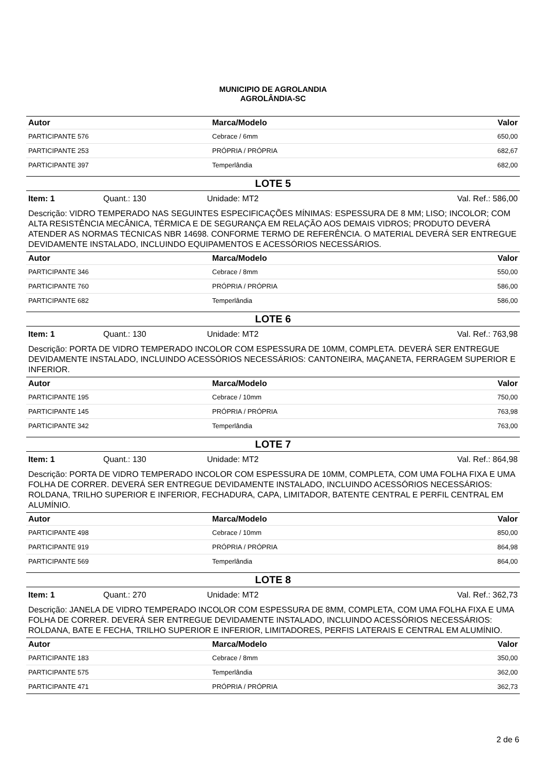MUNICIPIO DE AGROLANDIA
AGROLÂNDIA-SC
| Autor | Marca/Modelo | Valor |
| --- | --- | --- |
| PARTICIPANTE 576 | Cebrace / 6mm | 650,00 |
| PARTICIPANTE 253 | PRÓPRIA / PRÓPRIA | 682,67 |
| PARTICIPANTE 397 | Temperlândia | 682,00 |
LOTE 5
Item: 1 Quant.: 130 Unidade: MT2 Val. Ref.: 586,00
Descrição: VIDRO TEMPERADO NAS SEGUINTES ESPECIFICAÇÕES MÍNIMAS: ESPESSURA DE 8 MM; LISO; INCOLOR; COM ALTA RESISTÊNCIA MECÂNICA, TÉRMICA E DE SEGURANÇA EM RELAÇÃO AOS DEMAIS VIDROS; PRODUTO DEVERÁ ATENDER AS NORMAS TÉCNICAS NBR 14698. CONFORME TERMO DE REFERÊNCIA. O MATERIAL DEVERÁ SER ENTREGUE DEVIDAMENTE INSTALADO, INCLUINDO EQUIPAMENTOS E ACESSÓRIOS NECESSÁRIOS.
| Autor | Marca/Modelo | Valor |
| --- | --- | --- |
| PARTICIPANTE 346 | Cebrace / 8mm | 550,00 |
| PARTICIPANTE 760 | PRÓPRIA / PRÓPRIA | 586,00 |
| PARTICIPANTE 682 | Temperlândia | 586,00 |
LOTE 6
Item: 1 Quant.: 130 Unidade: MT2 Val. Ref.: 763,98
Descrição: PORTA DE VIDRO TEMPERADO INCOLOR COM ESPESSURA DE 10MM, COMPLETA. DEVERÁ SER ENTREGUE DEVIDAMENTE INSTALADO, INCLUINDO ACESSÓRIOS NECESSÁRIOS: CANTONEIRA, MAÇANETA, FERRAGEM SUPERIOR E INFERIOR.
| Autor | Marca/Modelo | Valor |
| --- | --- | --- |
| PARTICIPANTE 195 | Cebrace / 10mm | 750,00 |
| PARTICIPANTE 145 | PRÓPRIA / PRÓPRIA | 763,98 |
| PARTICIPANTE 342 | Temperlândia | 763,00 |
LOTE 7
Item: 1 Quant.: 130 Unidade: MT2 Val. Ref.: 864,98
Descrição: PORTA DE VIDRO TEMPERADO INCOLOR COM ESPESSURA DE 10MM, COMPLETA, COM UMA FOLHA FIXA E UMA FOLHA DE CORRER. DEVERÁ SER ENTREGUE DEVIDAMENTE INSTALADO, INCLUINDO ACESSÓRIOS NECESSÁRIOS: ROLDANA, TRILHO SUPERIOR E INFERIOR, FECHADURA, CAPA, LIMITADOR, BATENTE CENTRAL E PERFIL CENTRAL EM ALUMÍNIO.
| Autor | Marca/Modelo | Valor |
| --- | --- | --- |
| PARTICIPANTE 498 | Cebrace / 10mm | 850,00 |
| PARTICIPANTE 919 | PRÓPRIA / PRÓPRIA | 864,98 |
| PARTICIPANTE 569 | Temperlândia | 864,00 |
LOTE 8
Item: 1 Quant.: 270 Unidade: MT2 Val. Ref.: 362,73
Descrição: JANELA DE VIDRO TEMPERADO INCOLOR COM ESPESSURA DE 8MM, COMPLETA, COM UMA FOLHA FIXA E UMA FOLHA DE CORRER. DEVERÁ SER ENTREGUE DEVIDAMENTE INSTALADO, INCLUINDO ACESSÓRIOS NECESSÁRIOS: ROLDANA, BATE E FECHA, TRILHO SUPERIOR E INFERIOR, LIMITADORES, PERFIS LATERAIS E CENTRAL EM ALUMÍNIO.
| Autor | Marca/Modelo | Valor |
| --- | --- | --- |
| PARTICIPANTE 183 | Cebrace / 8mm | 350,00 |
| PARTICIPANTE 575 | Temperlândia | 362,00 |
| PARTICIPANTE 471 | PRÓPRIA / PRÓPRIA | 362,73 |
2 de 6